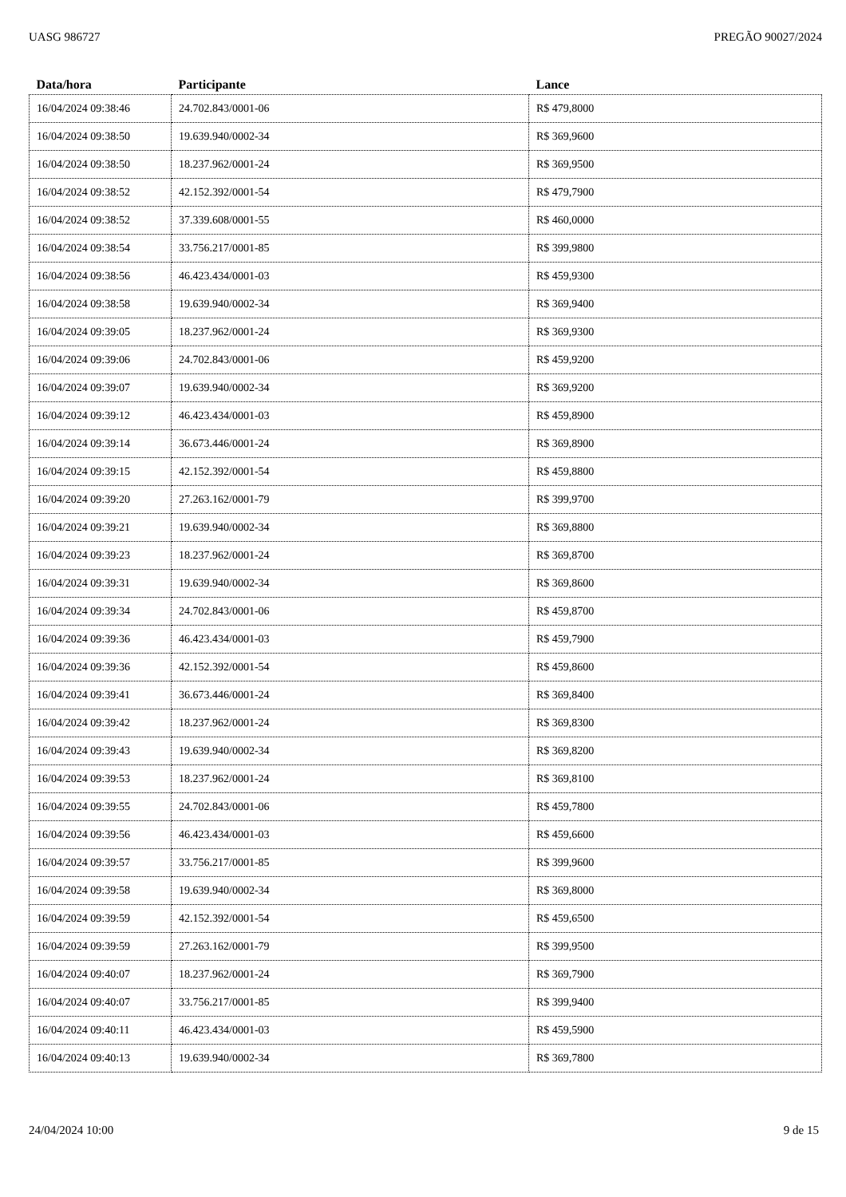UASG 986727 PREGÃO 90027/2024
| Data/hora | Participante | Lance |
| --- | --- | --- |
| 16/04/2024 09:38:46 | 24.702.843/0001-06 | R$ 479,8000 |
| 16/04/2024 09:38:50 | 19.639.940/0002-34 | R$ 369,9600 |
| 16/04/2024 09:38:50 | 18.237.962/0001-24 | R$ 369,9500 |
| 16/04/2024 09:38:52 | 42.152.392/0001-54 | R$ 479,7900 |
| 16/04/2024 09:38:52 | 37.339.608/0001-55 | R$ 460,0000 |
| 16/04/2024 09:38:54 | 33.756.217/0001-85 | R$ 399,9800 |
| 16/04/2024 09:38:56 | 46.423.434/0001-03 | R$ 459,9300 |
| 16/04/2024 09:38:58 | 19.639.940/0002-34 | R$ 369,9400 |
| 16/04/2024 09:39:05 | 18.237.962/0001-24 | R$ 369,9300 |
| 16/04/2024 09:39:06 | 24.702.843/0001-06 | R$ 459,9200 |
| 16/04/2024 09:39:07 | 19.639.940/0002-34 | R$ 369,9200 |
| 16/04/2024 09:39:12 | 46.423.434/0001-03 | R$ 459,8900 |
| 16/04/2024 09:39:14 | 36.673.446/0001-24 | R$ 369,8900 |
| 16/04/2024 09:39:15 | 42.152.392/0001-54 | R$ 459,8800 |
| 16/04/2024 09:39:20 | 27.263.162/0001-79 | R$ 399,9700 |
| 16/04/2024 09:39:21 | 19.639.940/0002-34 | R$ 369,8800 |
| 16/04/2024 09:39:23 | 18.237.962/0001-24 | R$ 369,8700 |
| 16/04/2024 09:39:31 | 19.639.940/0002-34 | R$ 369,8600 |
| 16/04/2024 09:39:34 | 24.702.843/0001-06 | R$ 459,8700 |
| 16/04/2024 09:39:36 | 46.423.434/0001-03 | R$ 459,7900 |
| 16/04/2024 09:39:36 | 42.152.392/0001-54 | R$ 459,8600 |
| 16/04/2024 09:39:41 | 36.673.446/0001-24 | R$ 369,8400 |
| 16/04/2024 09:39:42 | 18.237.962/0001-24 | R$ 369,8300 |
| 16/04/2024 09:39:43 | 19.639.940/0002-34 | R$ 369,8200 |
| 16/04/2024 09:39:53 | 18.237.962/0001-24 | R$ 369,8100 |
| 16/04/2024 09:39:55 | 24.702.843/0001-06 | R$ 459,7800 |
| 16/04/2024 09:39:56 | 46.423.434/0001-03 | R$ 459,6600 |
| 16/04/2024 09:39:57 | 33.756.217/0001-85 | R$ 399,9600 |
| 16/04/2024 09:39:58 | 19.639.940/0002-34 | R$ 369,8000 |
| 16/04/2024 09:39:59 | 42.152.392/0001-54 | R$ 459,6500 |
| 16/04/2024 09:39:59 | 27.263.162/0001-79 | R$ 399,9500 |
| 16/04/2024 09:40:07 | 18.237.962/0001-24 | R$ 369,7900 |
| 16/04/2024 09:40:07 | 33.756.217/0001-85 | R$ 399,9400 |
| 16/04/2024 09:40:11 | 46.423.434/0001-03 | R$ 459,5900 |
| 16/04/2024 09:40:13 | 19.639.940/0002-34 | R$ 369,7800 |
24/04/2024 10:00 9 de 15